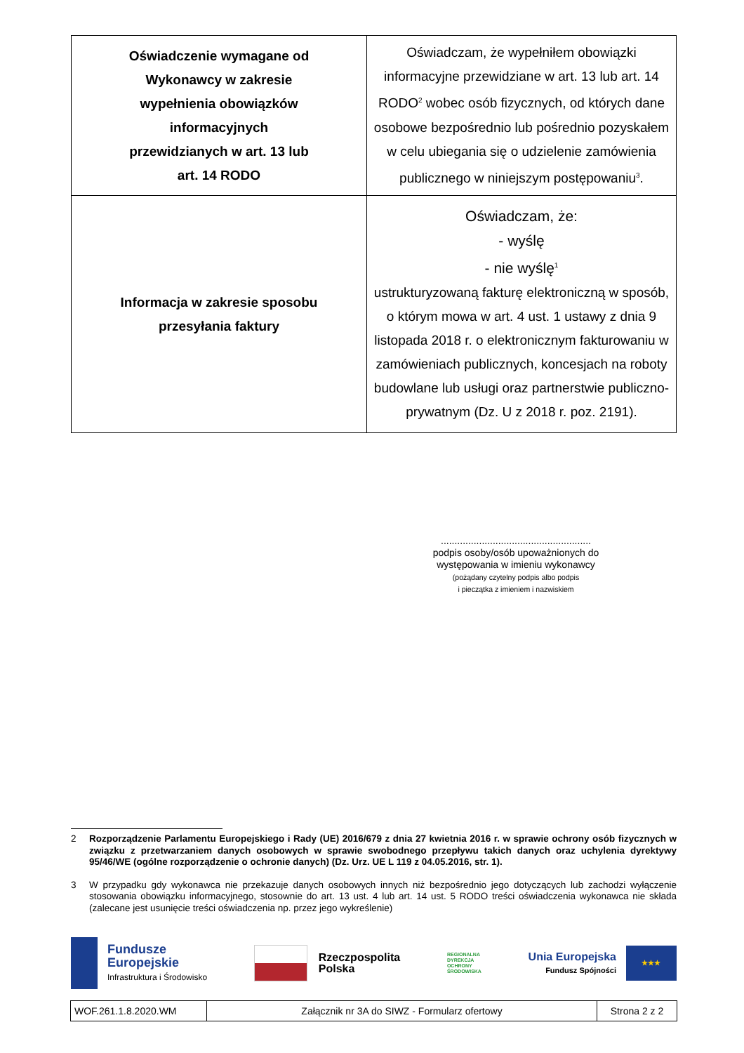| Oświadczenie wymagane od Wykonawcy w zakresie wypełnienia obowiązków informacyjnych przewidzianych w art. 13 lub art. 14 RODO | Oświadczam, że wypełniłem obowiązki informacyjne przewidziane w art. 13 lub art. 14 RODO<sup>2</sup> wobec osób fizycznych, od których dane osobowe bezpośrednio lub pośrednio pozyskałem w celu ubiegania się o udzielenie zamówienia publicznego w niniejszym postępowaniu<sup>3</sup>. |
| Informacja w zakresie sposobu przesyłania faktury | Oświadczam, że: - wyślę - nie wyślę<sup>1</sup> ustrukturyzowaną fakturę elektroniczną w sposób, o którym mowa w art. 4 ust. 1 ustawy z dnia 9 listopada 2018 r. o elektronicznym fakturowaniu w zamówieniach publicznych, koncesjach na roboty budowlane lub usługi oraz partnerstwie publiczno-prywatnym (Dz. U z 2018 r. poz. 2191). |
.......................................................
podpis osoby/osób upoważnionych do
występowania w imieniu wykonawcy
(pożądany czytelny podpis albo podpis
i pieczątka z imieniem i nazwiskiem
2 Rozporządzenie Parlamentu Europejskiego i Rady (UE) 2016/679 z dnia 27 kwietnia 2016 r. w sprawie ochrony osób fizycznych w związku z przetwarzaniem danych osobowych w sprawie swobodnego przepływu takich danych oraz uchylenia dyrektywy 95/46/WE (ogólne rozporządzenie o ochronie danych) (Dz. Urz. UE L 119 z 04.05.2016, str. 1).
3 W przypadku gdy wykonawca nie przekazuje danych osobowych innych niż bezpośrednio jego dotyczących lub zachodzi wyłączenie stosowania obowiązku informacyjnego, stosownie do art. 13 ust. 4 lub art. 14 ust. 5 RODO treści oświadczenia wykonawca nie składa (zalecane jest usunięcie treści oświadczenia np. przez jego wykreślenie)
Fundusze
Europejskie
Infrastruktura i Środowisko
Rzeczpospolita
Polska
REGIONALNA
DYREKCJA
OCHRONY
ŚRODOWISKA
Unia Europejska
Fundusz Spójności
★★★
| WOF.261.1.8.2020.WM | Załącznik nr 3A do SIWZ - Formularz ofertowy | Strona 2 z 2 |